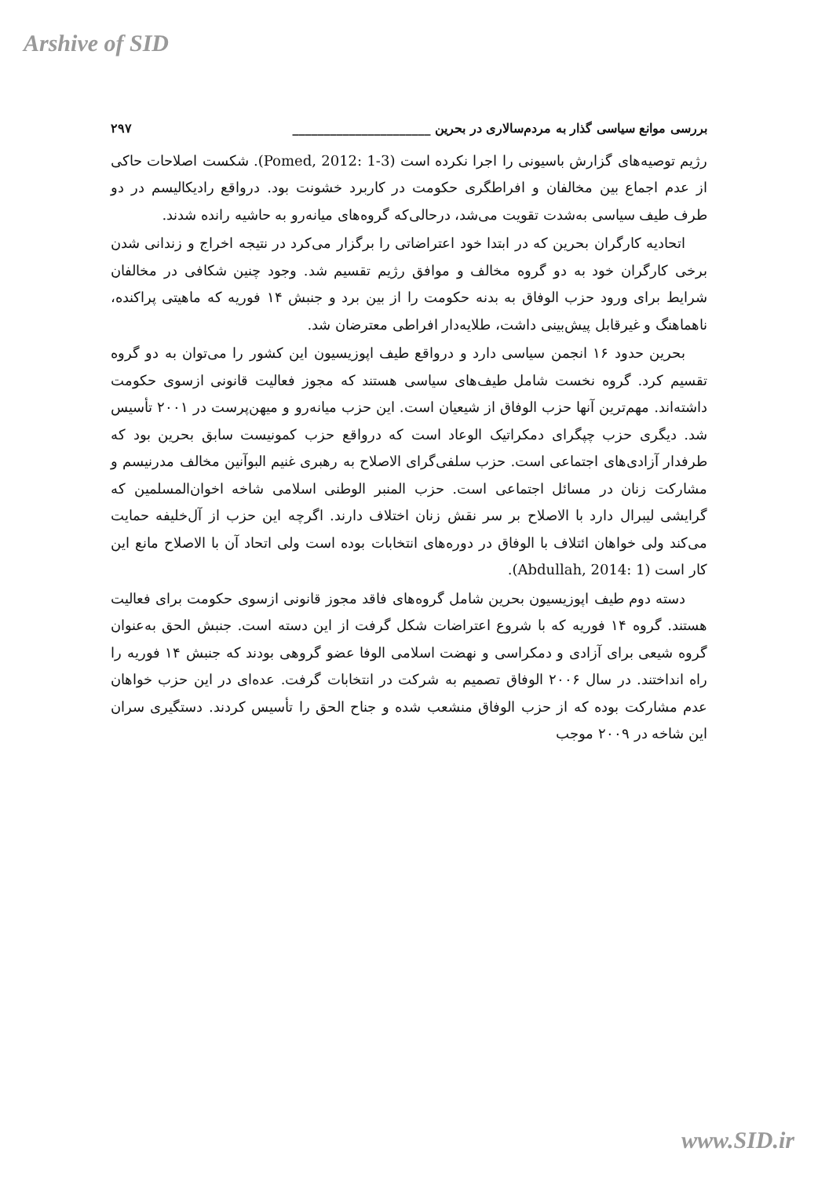Arshive of SID
بررسی موانع سیاسی گذار به مردم‌سالاری در بحرین ______________________ ۲۹۷
رژیم توصیه‌های گزارش باسیونی را اجرا نکرده است (Pomed, 2012: 1-3). شکست اصلاحات حاکی از عدم اجماع بین مخالفان و افراطگری حکومت در کاربرد خشونت بود. درواقع رادیکالیسم در دو طرف طیف سیاسی به‌شدت تقویت می‌شد، درحالی‌که گروه‌های میانه‌رو به حاشیه رانده شدند.
اتحادیه کارگران بحرین که در ابتدا خود اعتراضاتی را برگزار می‌کرد در نتیجه اخراج و زندانی شدن برخی کارگران خود به دو گروه مخالف و موافق رژیم تقسیم شد. وجود چنین شکافی در مخالفان شرایط برای ورود حزب الوفاق به بدنه حکومت را از بین برد و جنبش ۱۴ فوریه که ماهیتی پراکنده، ناهماهنگ و غیرقابل پیش‌بینی داشت، طلایه‌دار افراطی معترضان شد.
بحرین حدود ۱۶ انجمن سیاسی دارد و درواقع طیف اپوزیسیون این کشور را می‌توان به دو گروه تقسیم کرد. گروه نخست شامل طیف‌های سیاسی هستند که مجوز فعالیت قانونی ازسوی حکومت داشته‌اند. مهم‌ترین آنها حزب الوفاق از شیعیان است. این حزب میانه‌رو و میهن‌پرست در ۲۰۰۱ تأسیس شد. دیگری حزب چپگرای دمکراتیک الوعاد است که درواقع حزب کمونیست سابق بحرین بود که طرفدار آزادی‌های اجتماعی است. حزب سلفی‌گرای الاصلاح به رهبری غنیم البوآنین مخالف مدرنیسم و مشارکت زنان در مسائل اجتماعی است. حزب المنبر الوطنی اسلامی شاخه اخوان‌المسلمین که گرایشی لیبرال دارد با الاصلاح بر سر نقش زنان اختلاف دارند. اگرچه این حزب از آل‌خلیفه حمایت می‌کند ولی خواهان ائتلاف با الوفاق در دوره‌های انتخابات بوده است ولی اتحاد آن با الاصلاح مانع این کار است (Abdullah, 2014: 1).
دسته دوم طیف اپوزیسیون بحرین شامل گروه‌های فاقد مجوز قانونی ازسوی حکومت برای فعالیت هستند. گروه ۱۴ فوریه که با شروع اعتراضات شکل گرفت از این دسته است. جنبش الحق به‌عنوان گروه شیعی برای آزادی و دمکراسی و نهضت اسلامی الوفا عضو گروهی بودند که جنبش ۱۴ فوریه را راه انداختند. در سال ۲۰۰۶ الوفاق تصمیم به شرکت در انتخابات گرفت. عده‌ای در این حزب خواهان عدم مشارکت بوده که از حزب الوفاق منشعب شده و جناح الحق را تأسیس کردند. دستگیری سران این شاخه در ۲۰۰۹ موجب
www.SID.ir